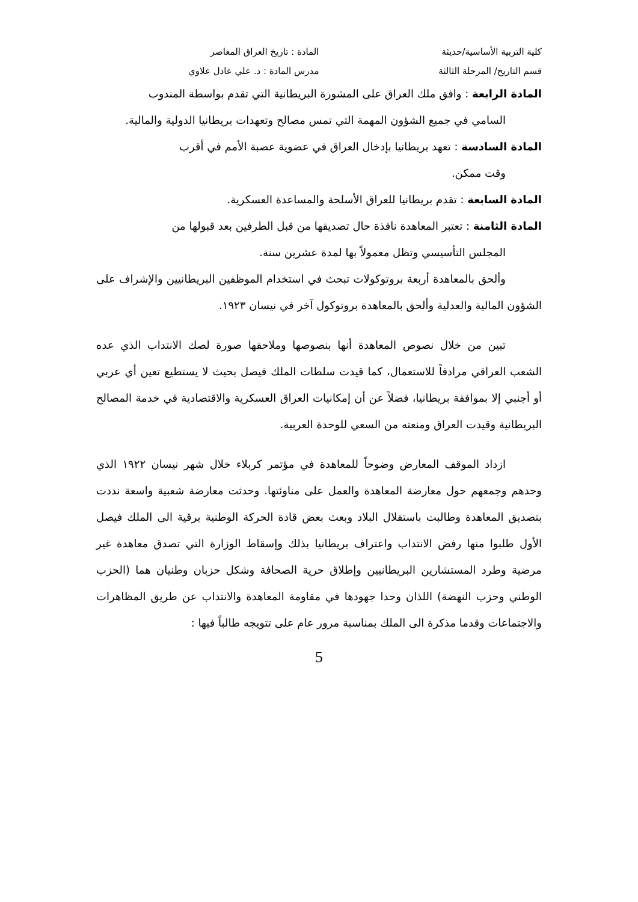كلية التربية الأساسية/حديثة المادة : تاريخ العراق المعاصر
قسم التاريخ/ المرحلة الثالثة مدرس المادة : د. علي عادل علاوي
المادة الرابعة : وافق ملك العراق على المشورة البريطانية التي تقدم بواسطة المندوب
السامي في جميع الشؤون المهمة التي تمس مصالح وتعهدات بريطانيا الدولية والمالية.
المادة السادسة : تعهد بريطانيا بإدخال العراق في عضوية عصبة الأمم في أقرب
وقت ممكن.
المادة السابعة : تقدم بريطانيا للعراق الأسلحة والمساعدة العسكرية.
المادة الثامنة : تعتبر المعاهدة نافذة حال تصديقها من قبل الطرفين بعد قبولها من
المجلس التأسيسي وتظل معمولاً بها لمدة عشرين سنة.
وألحق بالمعاهدة أربعة بروتوكولات تبحث في استخدام الموظفين البريطانيين والإشراف على الشؤون المالية والعدلية وألحق بالمعاهدة بروتوكول آخر في نيسان ١٩٢٣.
تبين من خلال نصوص المعاهدة أنها بنصوصها وملاحقها صورة لصك الانتداب الذي عده الشعب العراقي مرادفاً للاستعمال، كما قيدت سلطات الملك فيصل بحيث لا يستطيع تعين أي عربي أو أجنبي إلا بموافقة بريطانيا، فضلاً عن أن إمكانيات العراق العسكرية والاقتصادية في خدمة المصالح البريطانية وقيدت العراق ومنعته من السعي للوحدة العربية.
ازداد الموقف المعارض وضوحاً للمعاهدة في مؤتمر كربلاء خلال شهر نيسان ١٩٢٢ الذي وحدهم وجمعهم حول معارضة المعاهدة والعمل على مناوئتها. وحدثت معارضة شعبية واسعة نددت بتصديق المعاهدة وطالبت باستقلال البلاد وبعث بعض قادة الحركة الوطنية برقية الى الملك فيصل الأول طلبوا منها رفض الانتداب واعتراف بريطانيا بذلك وإسقاط الوزارة التي تصدق معاهدة غير مرضية وطرد المستشارين البريطانيين وإطلاق حرية الصحافة وشكل حزبان وطنيان هما (الحزب الوطني وحزب النهضة) اللذان وحدا جهودها في مقاومة المعاهدة والانتداب عن طريق المظاهرات والاجتماعات وقدما مذكرة الى الملك بمناسبة مرور عام على تتويجه طالباً فيها :
5